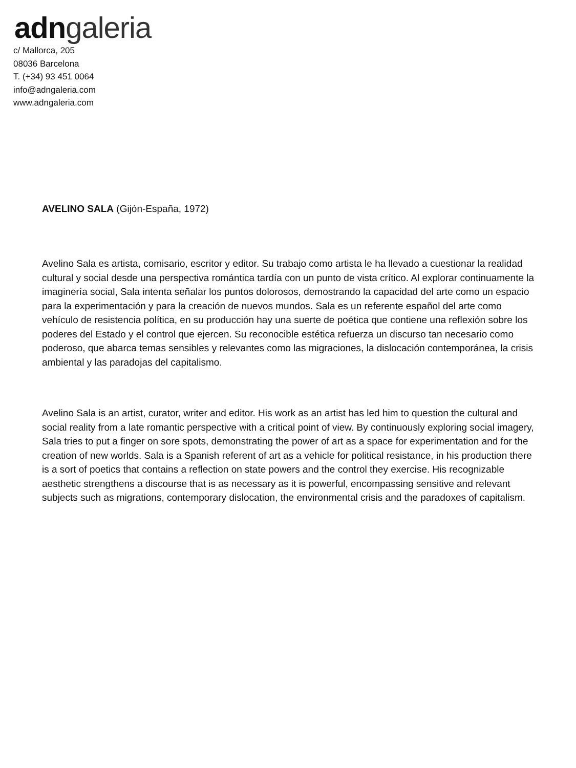adn galeria
c/ Mallorca, 205
08036 Barcelona
T. (+34) 93 451 0064
info@adngaleria.com
www.adngaleria.com
AVELINO SALA (Gijón-España, 1972)
Avelino Sala es artista, comisario, escritor y editor. Su trabajo como artista le ha llevado a cuestionar la realidad cultural y social desde una perspectiva romántica tardía con un punto de vista crítico. Al explorar continuamente la imaginería social, Sala intenta señalar los puntos dolorosos, demostrando la capacidad del arte como un espacio para la experimentación y para la creación de nuevos mundos. Sala es un referente español del arte como vehículo de resistencia política, en su producción hay una suerte de poética que contiene una reflexión sobre los poderes del Estado y el control que ejercen. Su reconocible estética refuerza un discurso tan necesario como poderoso, que abarca temas sensibles y relevantes como las migraciones, la dislocación contemporánea, la crisis ambiental y las paradojas del capitalismo.
Avelino Sala is an artist, curator, writer and editor. His work as an artist has led him to question the cultural and social reality from a late romantic perspective with a critical point of view. By continuously exploring social imagery, Sala tries to put a finger on sore spots, demonstrating the power of art as a space for experimentation and for the creation of new worlds. Sala is a Spanish referent of art as a vehicle for political resistance, in his production there is a sort of poetics that contains a reflection on state powers and the control they exercise. His recognizable aesthetic strengthens a discourse that is as necessary as it is powerful, encompassing sensitive and relevant subjects such as migrations, contemporary dislocation, the environmental crisis and the paradoxes of capitalism.